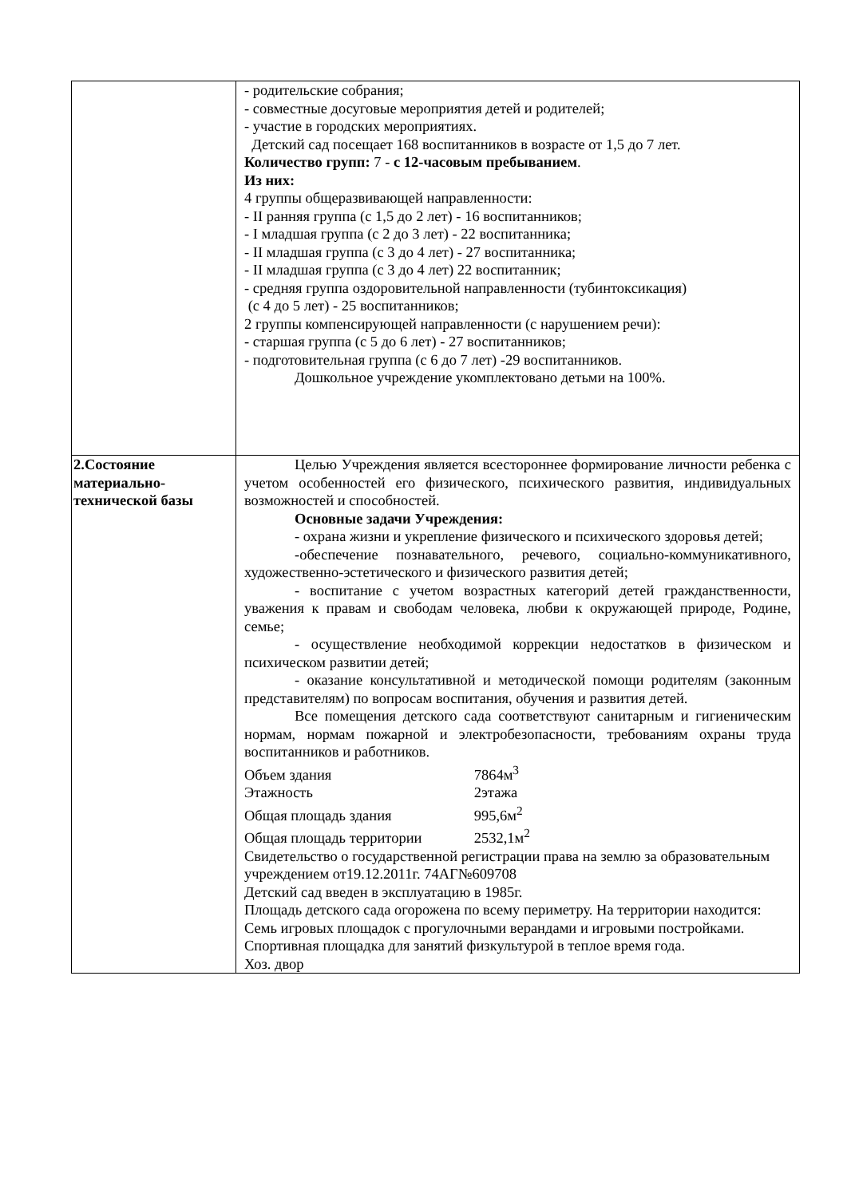| | - родительские собрания; - совместные досуговые мероприятия детей и родителей; - участие в городских мероприятиях. Детский сад посещает 168 воспитанников в возрасте от 1,5 до 7 лет. Количество групп: 7 - с 12-часовым пребыванием . Из них: 4 группы общеразвивающей направленности: - II ранняя группа (с 1,5 до 2 лет) - 16 воспитанников; - I младшая группа (с 2 до 3 лет) - 22 воспитанника; - II младшая группа (с 3 до 4 лет) - 27 воспитанника; - II младшая группа (с 3 до 4 лет) 22 воспитанник; - средняя группа оздоровительной направленности (тубинтоксикация) (с 4 до 5 лет) - 25 воспитанников; 2 группы компенсирующей направленности (с нарушением речи): - старшая группа (с 5 до 6 лет) - 27 воспитанников; - подготовительная группа (с 6 до 7 лет) -29 воспитанников. Дошкольное учреждение укомплектовано детьми на 100%. |
| 2.Состояние материально-технической базы | Целью Учреждения является всестороннее формирование личности ребенка с учетом особенностей его физического, психического развития, индивидуальных возможностей и способностей. Основные задачи Учреждения: - охрана жизни и укрепление физического и психического здоровья детей; -обеспечение познавательного, речевого, социально-коммуникативного, художественно-эстетического и физического развития детей; - воспитание с учетом возрастных категорий детей гражданственности, уважения к правам и свободам человека, любви к окружающей природе, Родине, семье; - осуществление необходимой коррекции недостатков в физическом и психическом развитии детей; - оказание консультативной и методической помощи родителям (законным представителям) по вопросам воспитания, обучения и развития детей. Все помещения детского сада соответствуют санитарным и гигиеническим нормам, нормам пожарной и электробезопасности, требованиям охраны труда воспитанников и работников. Объем здания 7864м<sup>3</sup> Этажность 2этажа Общая площадь здания 995,6м<sup>2</sup> Общая площадь территории 2532,1м<sup>2</sup> Свидетельство о государственной регистрации права на землю за образовательным учреждением от19.12.2011г. 74АГ№609708 Детский сад введен в эксплуатацию в 1985г. Площадь детского сада огорожена по всему периметру. На территории находится: Семь игровых площадок с прогулочными верандами и игровыми постройками. Спортивная площадка для занятий физкультурой в теплое время года. Хоз. двор |